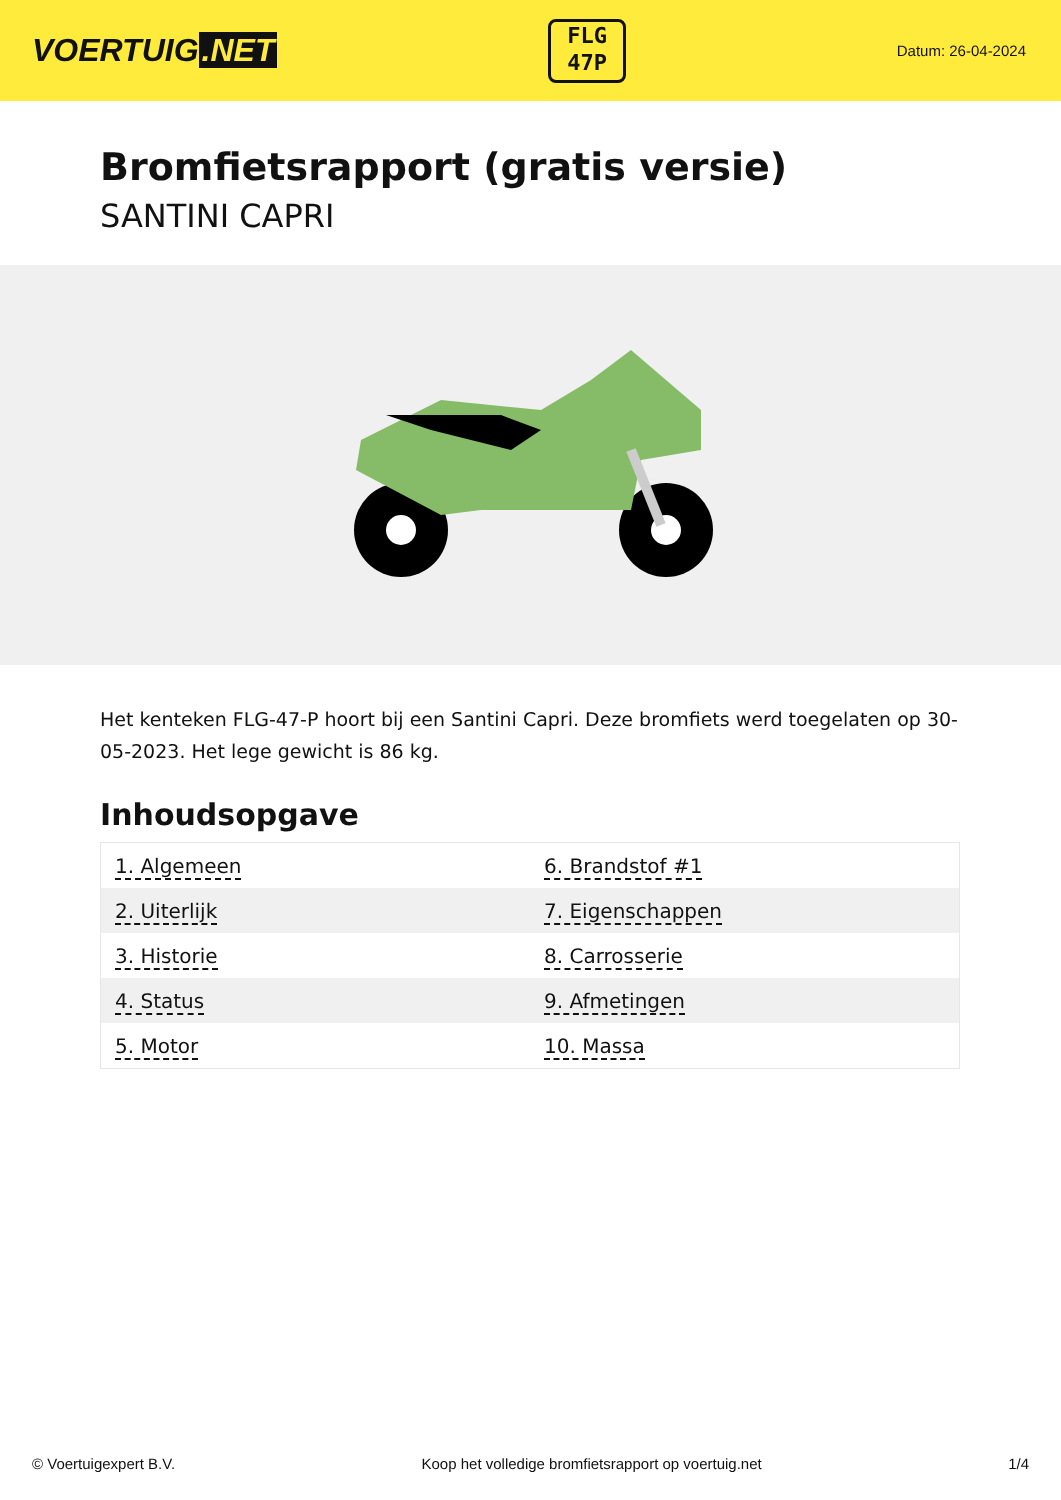VOERTUIG.NET
FLG
47P
Datum: 26-04-2024
Bromfietsrapport (gratis versie)
SANTINI CAPRI
Het kenteken FLG-47-P hoort bij een Santini Capri. Deze bromfiets werd toegelaten op 30-05-2023. Het lege gewicht is 86 kg.
Inhoudsopgave
| 1. Algemeen | 6. Brandstof #1 |
| 2. Uiterlijk | 7. Eigenschappen |
| 3. Historie | 8. Carrosserie |
| 4. Status | 9. Afmetingen |
| 5. Motor | 10. Massa |
© Voertuigexpert B.V. Koop het volledige bromfietsrapport op voertuig.net 1/4